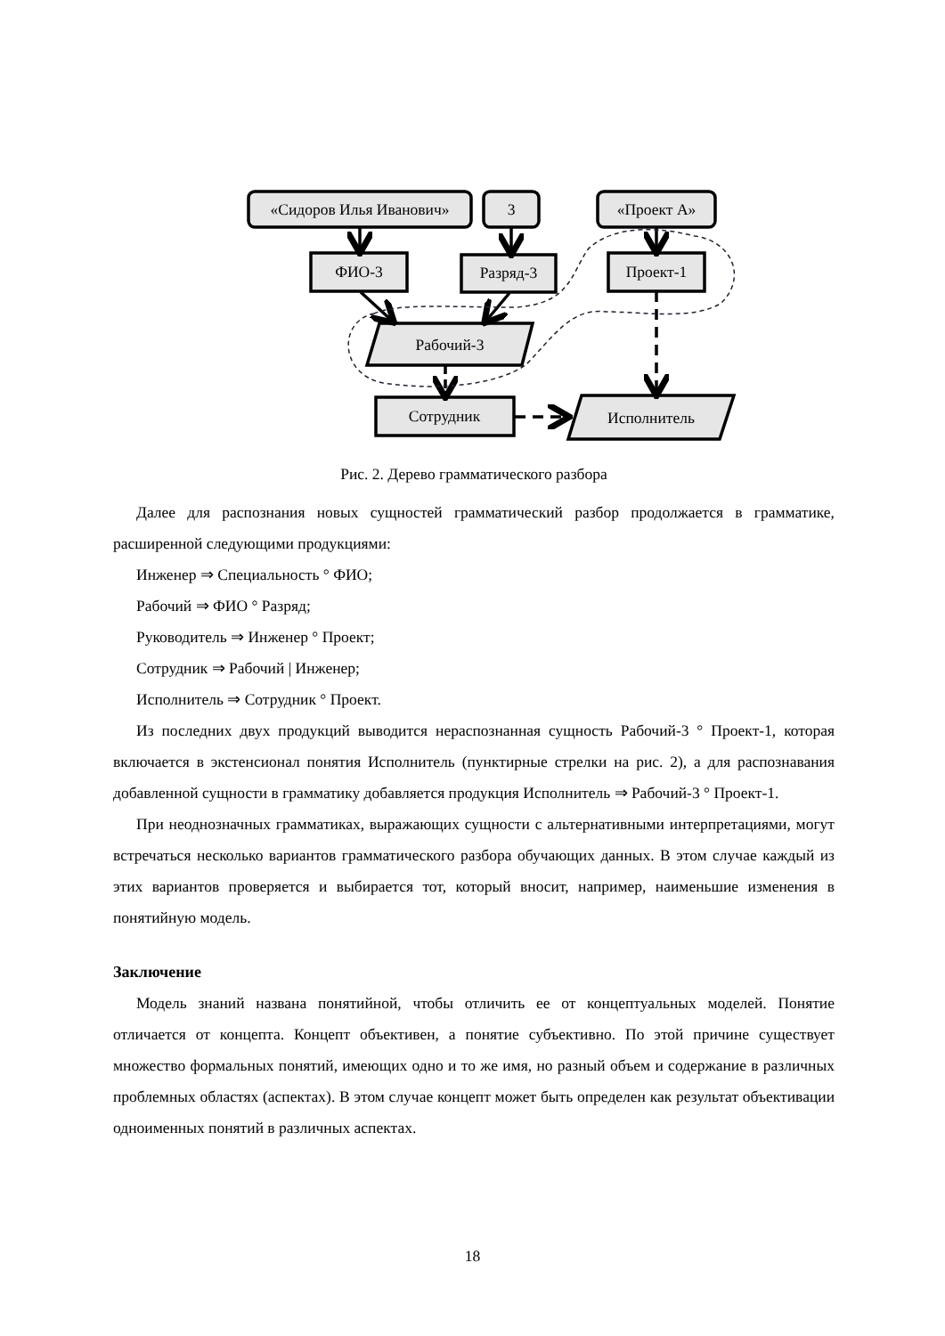«Сидоров Илья Иванович»
3
«Проект А»
ФИО-3
Разряд-3
Проект-1
Рабочий-3
Сотрудник
Исполнитель
Рис. 2. Дерево грамматического разбора
Далее для распознания новых сущностей грамматический разбор продолжается в грамматике, расширенной следующими продукциями:
Инженер ⇒ Специальность ° ФИО;
Рабочий ⇒ ФИО ° Разряд;
Руководитель ⇒ Инженер ° Проект;
Сотрудник ⇒ Рабочий | Инженер;
Исполнитель ⇒ Сотрудник ° Проект.
Из последних двух продукций выводится нераспознанная сущность Рабочий-3 ° Проект-1, которая включается в экстенсионал понятия Исполнитель (пунктирные стрелки на рис. 2), а для распознавания добавленной сущности в грамматику добавляется продукция Исполнитель ⇒ Рабочий-3 ° Проект-1.
При неоднозначных грамматиках, выражающих сущности с альтернативными интерпретациями, могут встречаться несколько вариантов грамматического разбора обучающих данных. В этом случае каждый из этих вариантов проверяется и выбирается тот, который вносит, например, наименьшие изменения в понятийную модель.
Заключение
Модель знаний названа понятийной, чтобы отличить ее от концептуальных моделей. Понятие отличается от концепта. Концепт объективен, а понятие субъективно. По этой причине существует множество формальных понятий, имеющих одно и то же имя, но разный объем и содержание в различных проблемных областях (аспектах). В этом случае концепт может быть определен как результат объективации одноименных понятий в различных аспектах.
18